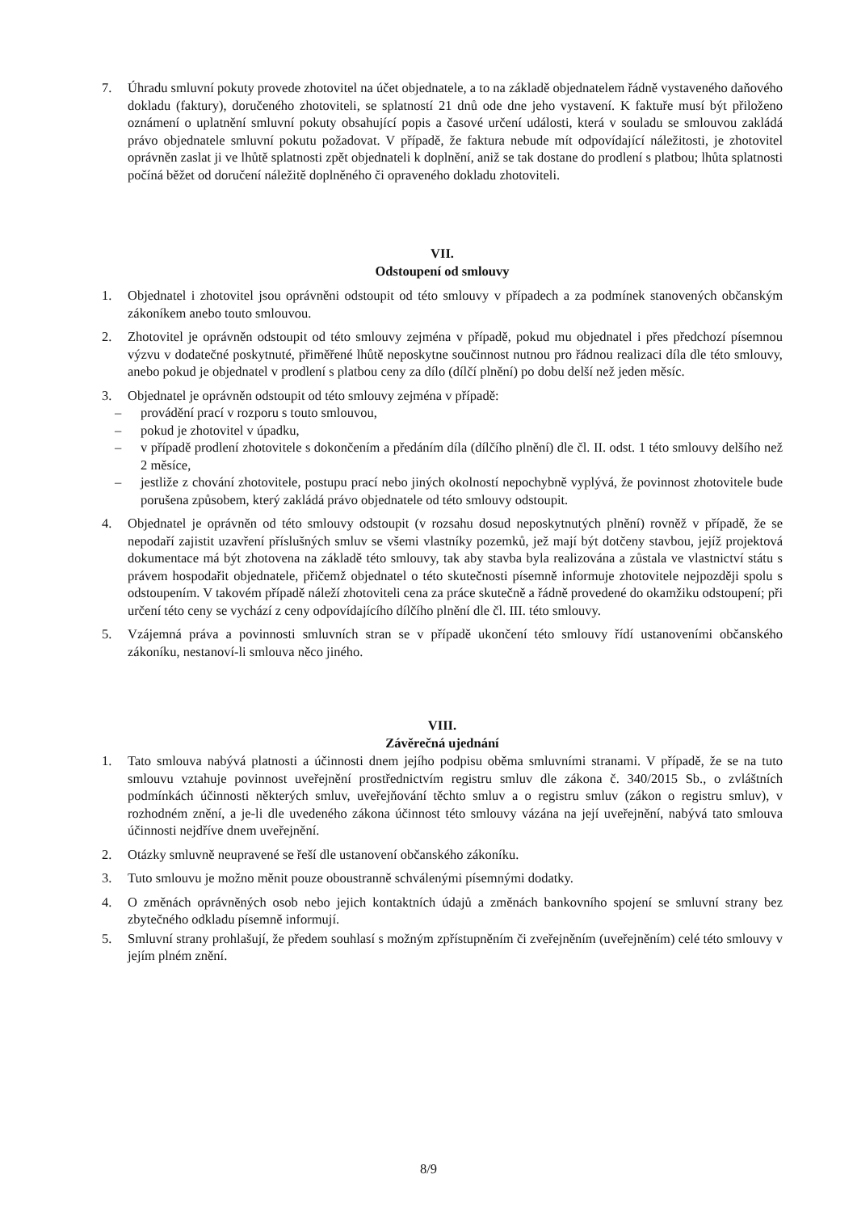7. Úhradu smluvní pokuty provede zhotovitel na účet objednatele, a to na základě objednatelem řádně vystaveného daňového dokladu (faktury), doručeného zhotoviteli, se splatností 21 dnů ode dne jeho vystavení. K faktuře musí být přiloženo oznámení o uplatnění smluvní pokuty obsahující popis a časové určení události, která v souladu se smlouvou zakládá právo objednatele smluvní pokutu požadovat. V případě, že faktura nebude mít odpovídající náležitosti, je zhotovitel oprávněn zaslat ji ve lhůtě splatnosti zpět objednateli k doplnění, aniž se tak dostane do prodlení s platbou; lhůta splatnosti počíná běžet od doručení náležitě doplněného či opraveného dokladu zhotoviteli.
VII.
Odstoupení od smlouvy
1. Objednatel i zhotovitel jsou oprávněni odstoupit od této smlouvy v případech a za podmínek stanovených občanským zákoníkem anebo touto smlouvou.
2. Zhotovitel je oprávněn odstoupit od této smlouvy zejména v případě, pokud mu objednatel i přes předchozí písemnou výzvu v dodatečné poskytnuté, přiměřené lhůtě neposkytne součinnost nutnou pro řádnou realizaci díla dle této smlouvy, anebo pokud je objednatel v prodlení s platbou ceny za dílo (dílčí plnění) po dobu delší než jeden měsíc.
3. Objednatel je oprávněn odstoupit od této smlouvy zejména v případě:
– provádění prací v rozporu s touto smlouvou,
– pokud je zhotovitel v úpadku,
– v případě prodlení zhotovitele s dokončením a předáním díla (dílčího plnění) dle čl. II. odst. 1 této smlouvy delšího než 2 měsíce,
– jestliže z chování zhotovitele, postupu prací nebo jiných okolností nepochybně vyplývá, že povinnost zhotovitele bude porušena způsobem, který zakládá právo objednatele od této smlouvy odstoupit.
4. Objednatel je oprávněn od této smlouvy odstoupit (v rozsahu dosud neposkytnutých plnění) rovněž v případě, že se nepodaří zajistit uzavření příslušných smluv se všemi vlastníky pozemků, jež mají být dotčeny stavbou, jejíž projektová dokumentace má být zhotovena na základě této smlouvy, tak aby stavba byla realizována a zůstala ve vlastnictví státu s právem hospodařit objednatele, přičemž objednatel o této skutečnosti písemně informuje zhotovitele nejpozději spolu s odstoupením. V takovém případě náleží zhotoviteli cena za práce skutečně a řádně provedené do okamžiku odstoupení; při určení této ceny se vychází z ceny odpovídajícího dílčího plnění dle čl. III. této smlouvy.
5. Vzájemná práva a povinnosti smluvních stran se v případě ukončení této smlouvy řídí ustanoveními občanského zákoníku, nestanoví-li smlouva něco jiného.
VIII.
Závěrečná ujednání
1. Tato smlouva nabývá platnosti a účinnosti dnem jejího podpisu oběma smluvními stranami. V případě, že se na tuto smlouvu vztahuje povinnost uveřejnění prostřednictvím registru smluv dle zákona č. 340/2015 Sb., o zvláštních podmínkách účinnosti některých smluv, uveřejňování těchto smluv a o registru smluv (zákon o registru smluv), v rozhodném znění, a je-li dle uvedeného zákona účinnost této smlouvy vázána na její uveřejnění, nabývá tato smlouva účinnosti nejdříve dnem uveřejnění.
2. Otázky smluvně neupravené se řeší dle ustanovení občanského zákoníku.
3. Tuto smlouvu je možno měnit pouze oboustranně schválenými písemnými dodatky.
4. O změnách oprávněných osob nebo jejich kontaktních údajů a změnách bankovního spojení se smluvní strany bez zbytečného odkladu písemně informují.
5. Smluvní strany prohlašují, že předem souhlasí s možným zpřístupněním či zveřejněním (uveřejněním) celé této smlouvy v jejím plném znění.
8/9